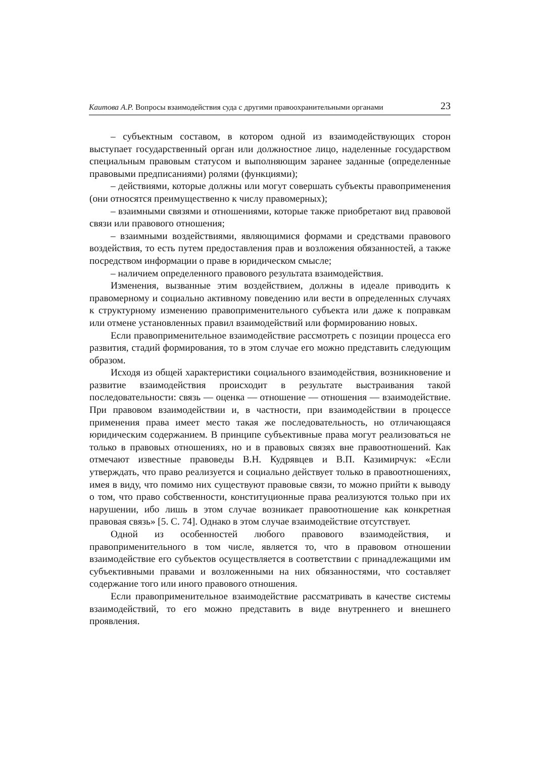Каитова А.Р. Вопросы взаимодействия суда с другими правоохранительными органами 23
– субъектным составом, в котором одной из взаимодействующих сторон выступает государственный орган или должностное лицо, наделенные государством специальным правовым статусом и выполняющим заранее заданные (определенные правовыми предписаниями) ролями (функциями);
– действиями, которые должны или могут совершать субъекты правоприменения (они относятся преимущественно к числу правомерных);
– взаимными связями и отношениями, которые также приобретают вид правовой связи или правового отношения;
– взаимными воздействиями, являющимися формами и средствами правового воздействия, то есть путем предоставления прав и возложения обязанностей, а также посредством информации о праве в юридическом смысле;
– наличием определенного правового результата взаимодействия.
Изменения, вызванные этим воздействием, должны в идеале приводить к правомерному и социально активному поведению или вести в определенных случаях к структурному изменению правоприменительного субъекта или даже к поправкам или отмене установленных правил взаимодействий или формированию новых.
Если правоприменительное взаимодействие рассмотреть с позиции процесса его развития, стадий формирования, то в этом случае его можно представить следующим образом.
Исходя из общей характеристики социального взаимодействия, возникновение и развитие взаимодействия происходит в результате выстраивания такой последовательности: связь — оценка — отношение — отношения — взаимодействие. При правовом взаимодействии и, в частности, при взаимодействии в процессе применения права имеет место такая же последовательность, но отличающаяся юридическим содержанием. В принципе субъективные права могут реализоваться не только в правовых отношениях, но и в правовых связях вне правоотношений. Как отмечают известные правоведы В.Н. Кудрявцев и В.П. Казимирчук: «Если утверждать, что право реализуется и социально действует только в правоотношениях, имея в виду, что помимо них существуют правовые связи, то можно прийти к выводу о том, что право собственности, конституционные права реализуются только при их нарушении, ибо лишь в этом случае возникает правоотношение как конкретная правовая связь» [5. С. 74]. Однако в этом случае взаимодействие отсутствует.
Одной из особенностей любого правового взаимодействия, и правоприменительного в том числе, является то, что в правовом отношении взаимодействие его субъектов осуществляется в соответствии с принадлежащими им субъективными правами и возложенными на них обязанностями, что составляет содержание того или иного правового отношения.
Если правоприменительное взаимодействие рассматривать в качестве системы взаимодействий, то его можно представить в виде внутреннего и внешнего проявления.